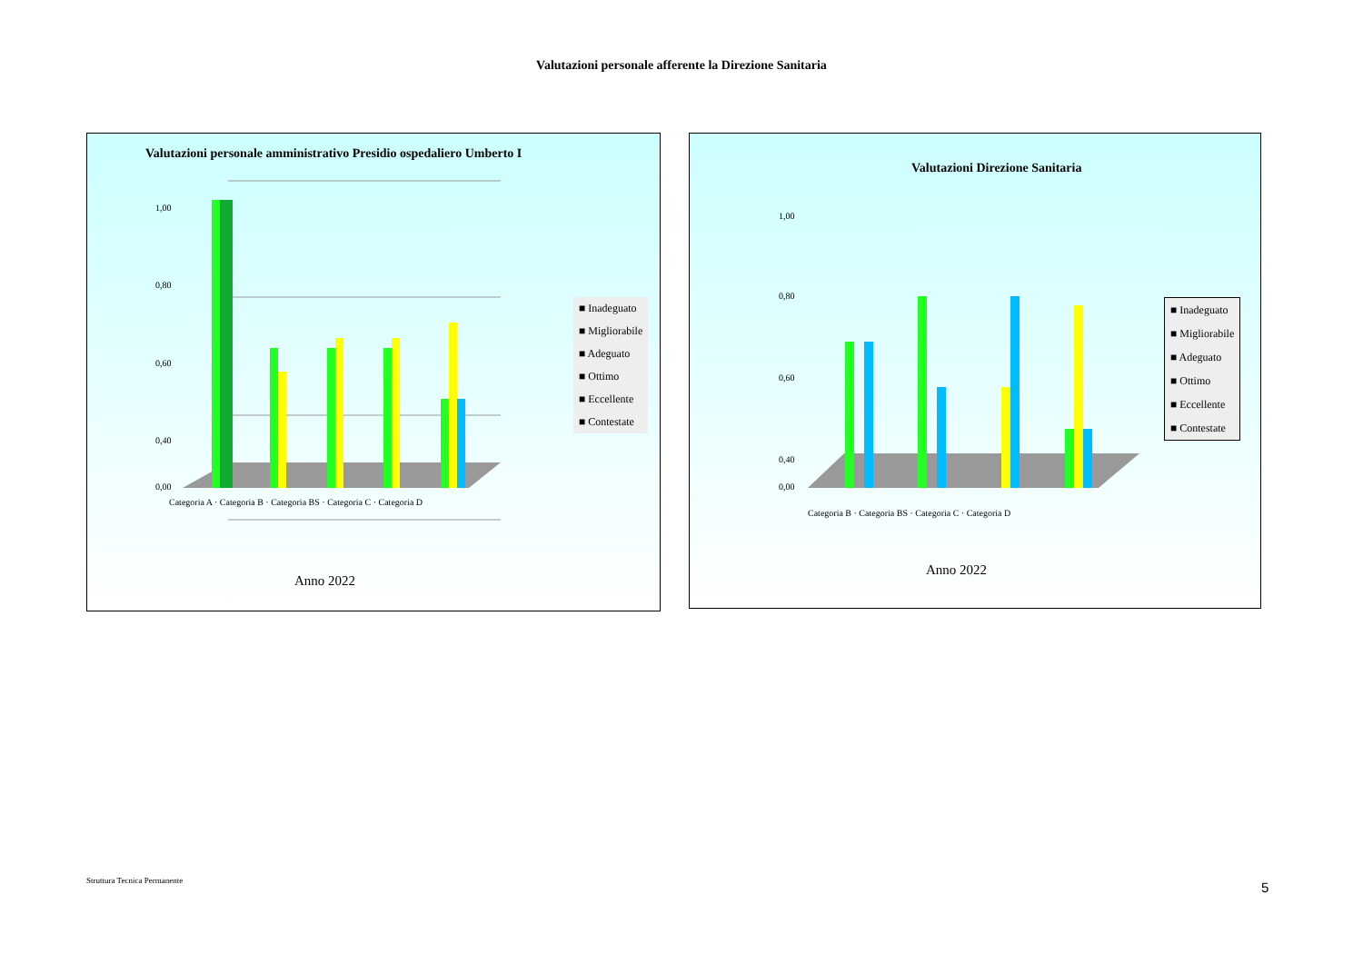Valutazioni personale afferente la Direzione Sanitaria
Valutazioni personale amministrativo Presidio ospedaliero Umberto I
1,00
0,80
0,60
0,40
0,00
■ Inadeguato
■ Migliorabile
■ Adeguato
■ Ottimo
■ Eccellente
■ Contestate
Categoria A · Categoria B · Categoria BS · Categoria C · Categoria D
Anno 2022
Valutazioni Direzione Sanitaria
1,00
0,80
0,60
0,40
0,00
■ Inadeguato
■ Migliorabile
■ Adeguato
■ Ottimo
■ Eccellente
■ Contestate
Categoria B · Categoria BS · Categoria C · Categoria D
Anno 2022
Struttura Tecnica Permanente 5